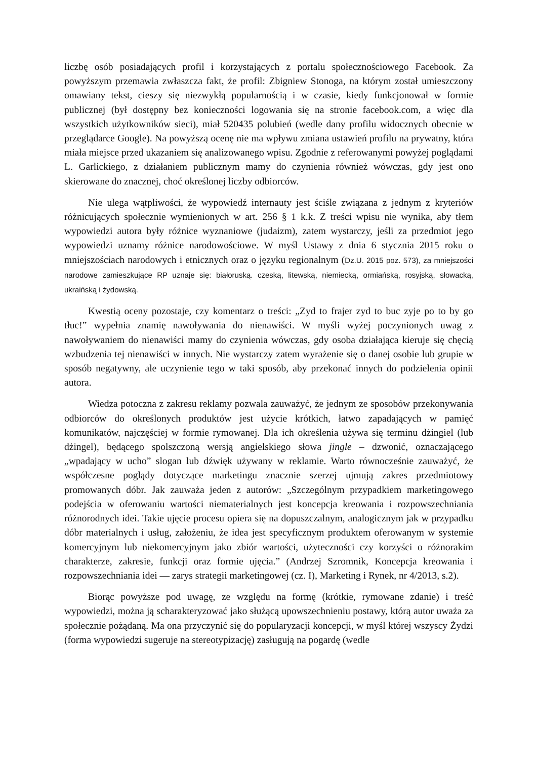liczbę osób posiadających profil i korzystających z portalu społecznościowego Facebook. Za powyższym przemawia zwłaszcza fakt, że profil: Zbigniew Stonoga, na którym został umieszczony omawiany tekst, cieszy się niezwykłą popularnością i w czasie, kiedy funkcjonował w formie publicznej (był dostępny bez konieczności logowania się na stronie facebook.com, a więc dla wszystkich użytkowników sieci), miał 520435 polubień (wedle dany profilu widocznych obecnie w przeglądarce Google). Na powyższą ocenę nie ma wpływu zmiana ustawień profilu na prywatny, która miała miejsce przed ukazaniem się analizowanego wpisu. Zgodnie z referowanymi powyżej poglądami L. Garlickiego, z działaniem publicznym mamy do czynienia również wówczas, gdy jest ono skierowane do znacznej, choć określonej liczby odbiorców.
Nie ulega wątpliwości, że wypowiedź internauty jest ściśle związana z jednym z kryteriów różnicujących społecznie wymienionych w art. 256 § 1 k.k. Z treści wpisu nie wynika, aby tłem wypowiedzi autora były różnice wyznaniowe (judaizm), zatem wystarczy, jeśli za przedmiot jego wypowiedzi uznamy różnice narodowościowe. W myśl Ustawy z dnia 6 stycznia 2015 roku o mniejszościach narodowych i etnicznych oraz o języku regionalnym (Dz.U. 2015 poz. 573), za mniejszości narodowe zamieszkujące RP uznaje się: białoruską. czeską, litewską, niemiecką, ormiańską, rosyjską, słowacką, ukraińską i żydowską.
Kwestią oceny pozostaje, czy komentarz o treści: „Zyd to frajer zyd to buc zyje po to by go tłuc!” wypełnia znamię nawoływania do nienawiści. W myśli wyżej poczynionych uwag z nawoływaniem do nienawiści mamy do czynienia wówczas, gdy osoba działająca kieruje się chęcią wzbudzenia tej nienawiści w innych. Nie wystarczy zatem wyrażenie się o danej osobie lub grupie w sposób negatywny, ale uczynienie tego w taki sposób, aby przekonać innych do podzielenia opinii autora.
Wiedza potoczna z zakresu reklamy pozwala zauważyć, że jednym ze sposobów przekonywania odbiorców do określonych produktów jest użycie krótkich, łatwo zapadających w pamięć komunikatów, najczęściej w formie rymowanej. Dla ich określenia używa się terminu dżingiel (lub dżingel), będącego spolszczoną wersją angielskiego słowa jingle – dzwonić, oznaczającego „wpadający w ucho” slogan lub dźwięk używany w reklamie. Warto równocześnie zauważyć, że współczesne poglądy dotyczące marketingu znacznie szerzej ujmują zakres przedmiotowy promowanych dóbr. Jak zauważa jeden z autorów: „Szczególnym przypadkiem marketingowego podejścia w oferowaniu wartości niematerialnych jest koncepcja kreowania i rozpowszechniania różnorodnych idei. Takie ujęcie procesu opiera się na dopuszczalnym, analogicznym jak w przypadku dóbr materialnych i usług, założeniu, że idea jest specyficznym produktem oferowanym w systemie komercyjnym lub niekomercyjnym jako zbiór wartości, użyteczności czy korzyści o różnorakim charakterze, zakresie, funkcji oraz formie ujęcia.” (Andrzej Szromnik, Koncepcja kreowania i rozpowszechniania idei — zarys strategii marketingowej (cz. I), Marketing i Rynek, nr 4/2013, s.2).
Biorąc powyższe pod uwagę, ze względu na formę (krótkie, rymowane zdanie) i treść wypowiedzi, można ją scharakteryzować jako służącą upowszechnieniu postawy, którą autor uważa za społecznie pożądaną. Ma ona przyczynić się do popularyzacji koncepcji, w myśl której wszyscy Żydzi (forma wypowiedzi sugeruje na stereotypizację) zasługują na pogardę (wedle